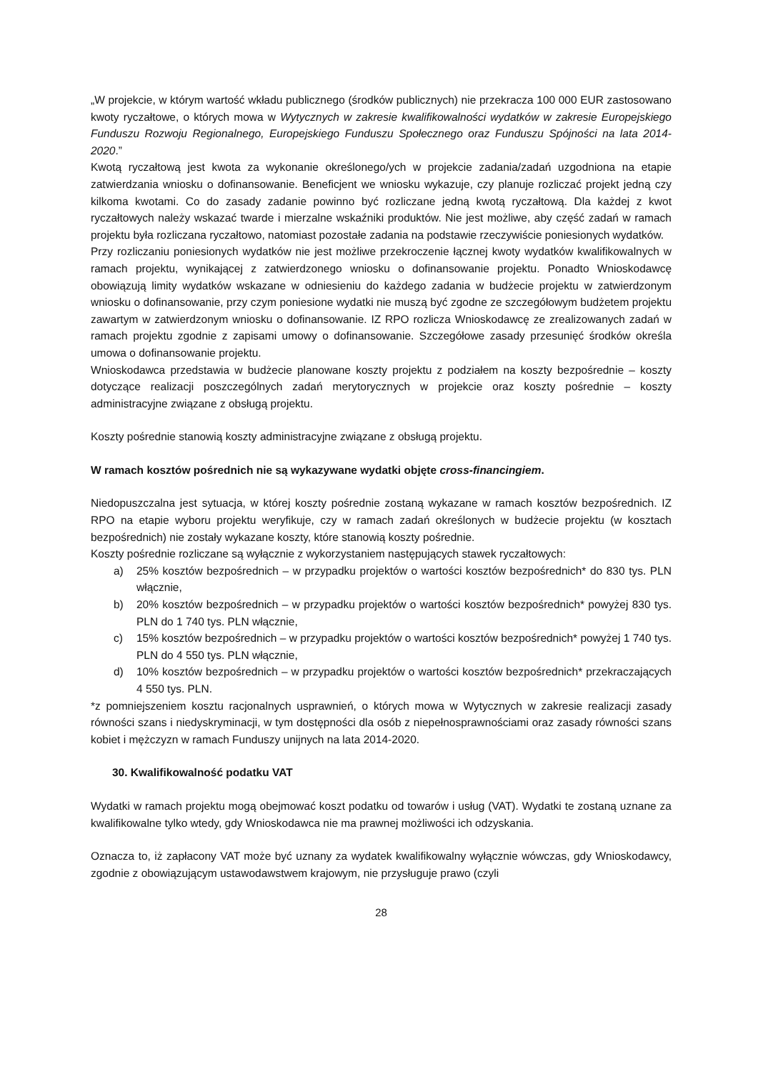„W projekcie, w którym wartość wkładu publicznego (środków publicznych) nie przekracza 100 000 EUR zastosowano kwoty ryczałtowe, o których mowa w Wytycznych w zakresie kwalifikowalności wydatków w zakresie Europejskiego Funduszu Rozwoju Regionalnego, Europejskiego Funduszu Społecznego oraz Funduszu Spójności na lata 2014-2020.”
Kwotą ryczałtową jest kwota za wykonanie określonego/ych w projekcie zadania/zadań uzgodniona na etapie zatwierdzania wniosku o dofinansowanie. Beneficjent we wniosku wykazuje, czy planuje rozliczać projekt jedną czy kilkoma kwotami. Co do zasady zadanie powinno być rozliczane jedną kwotą ryczałtową. Dla każdej z kwot ryczałtowych należy wskazać twarde i mierzalne wskaźniki produktów. Nie jest możliwe, aby część zadań w ramach projektu była rozliczana ryczałtowo, natomiast pozostałe zadania na podstawie rzeczywiście poniesionych wydatków.
Przy rozliczaniu poniesionych wydatków nie jest możliwe przekroczenie łącznej kwoty wydatków kwalifikowalnych w ramach projektu, wynikającej z zatwierdzonego wniosku o dofinansowanie projektu. Ponadto Wnioskodawcę obowiązują limity wydatków wskazane w odniesieniu do każdego zadania w budżecie projektu w zatwierdzonym wniosku o dofinansowanie, przy czym poniesione wydatki nie muszą być zgodne ze szczegółowym budżetem projektu zawartym w zatwierdzonym wniosku o dofinansowanie. IZ RPO rozlicza Wnioskodawcę ze zrealizowanych zadań w ramach projektu zgodnie z zapisami umowy o dofinansowanie. Szczegółowe zasady przesunięć środków określa umowa o dofinansowanie projektu.
Wnioskodawca przedstawia w budżecie planowane koszty projektu z podziałem na koszty bezpośrednie – koszty dotyczące realizacji poszczególnych zadań merytorycznych w projekcie oraz koszty pośrednie – koszty administracyjne związane z obsługą projektu.
Koszty pośrednie stanowią koszty administracyjne związane z obsługą projektu.
W ramach kosztów pośrednich nie są wykazywane wydatki objęte cross-financingiem.
Niedopuszczalna jest sytuacja, w której koszty pośrednie zostaną wykazane w ramach kosztów bezpośrednich. IZ RPO na etapie wyboru projektu weryfikuje, czy w ramach zadań określonych w budżecie projektu (w kosztach bezpośrednich) nie zostały wykazane koszty, które stanowią koszty pośrednie.
Koszty pośrednie rozliczane są wyłącznie z wykorzystaniem następujących stawek ryczałtowych:
a) 25% kosztów bezpośrednich – w przypadku projektów o wartości kosztów bezpośrednich* do 830 tys. PLN włącznie,
b) 20% kosztów bezpośrednich – w przypadku projektów o wartości kosztów bezpośrednich* powyżej 830 tys. PLN do 1 740 tys. PLN włącznie,
c) 15% kosztów bezpośrednich – w przypadku projektów o wartości kosztów bezpośrednich* powyżej 1 740 tys. PLN do 4 550 tys. PLN włącznie,
d) 10% kosztów bezpośrednich – w przypadku projektów o wartości kosztów bezpośrednich* przekraczających 4 550 tys. PLN.
*z pomniejszeniem kosztu racjonalnych usprawnień, o których mowa w Wytycznych w zakresie realizacji zasady równości szans i niedyskryminacji, w tym dostępności dla osób z niepełnosprawnościami oraz zasady równości szans kobiet i mężczyzn w ramach Funduszy unijnych na lata 2014-2020.
30. Kwalifikowalność podatku VAT
Wydatki w ramach projektu mogą obejmować koszt podatku od towarów i usług (VAT). Wydatki te zostaną uznane za kwalifikowalne tylko wtedy, gdy Wnioskodawca nie ma prawnej możliwości ich odzyskania.
Oznacza to, iż zapłacony VAT może być uznany za wydatek kwalifikowalny wyłącznie wówczas, gdy Wnioskodawcy, zgodnie z obowiązującym ustawodawstwem krajowym, nie przysługuje prawo (czyli
28